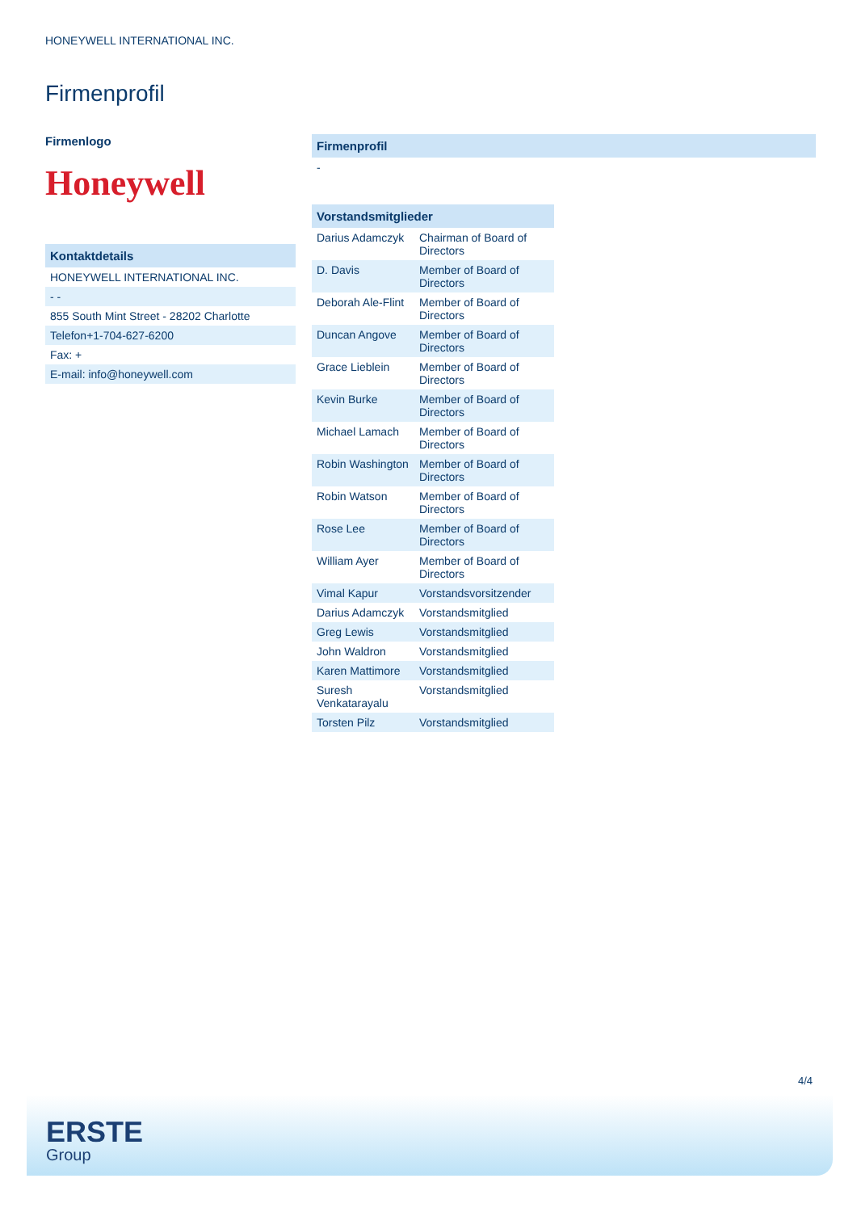HONEYWELL INTERNATIONAL INC.
Firmenprofil
Firmenlogo
Honeywell
| Kontaktdetails |
| --- |
| HONEYWELL INTERNATIONAL INC. |
| - - |
| 855 South Mint Street - 28202 Charlotte |
| Telefon+1-704-627-6200 |
| Fax: + |
| E-mail: info@honeywell.com |
| Firmenprofil |
| --- |
| - |
| Vorstandsmitglieder | |
| --- | --- |
| Darius Adamczyk | Chairman of Board of Directors |
| D. Davis | Member of Board of Directors |
| Deborah Ale-Flint | Member of Board of Directors |
| Duncan Angove | Member of Board of Directors |
| Grace Lieblein | Member of Board of Directors |
| Kevin Burke | Member of Board of Directors |
| Michael Lamach | Member of Board of Directors |
| Robin Washington | Member of Board of Directors |
| Robin Watson | Member of Board of Directors |
| Rose Lee | Member of Board of Directors |
| William Ayer | Member of Board of Directors |
| Vimal Kapur | Vorstandsvorsitzender |
| Darius Adamczyk | Vorstandsmitglied |
| Greg Lewis | Vorstandsmitglied |
| John Waldron | Vorstandsmitglied |
| Karen Mattimore | Vorstandsmitglied |
| Suresh Venkatarayalu | Vorstandsmitglied |
| Torsten Pilz | Vorstandsmitglied |
4/4
ERSTE
Group